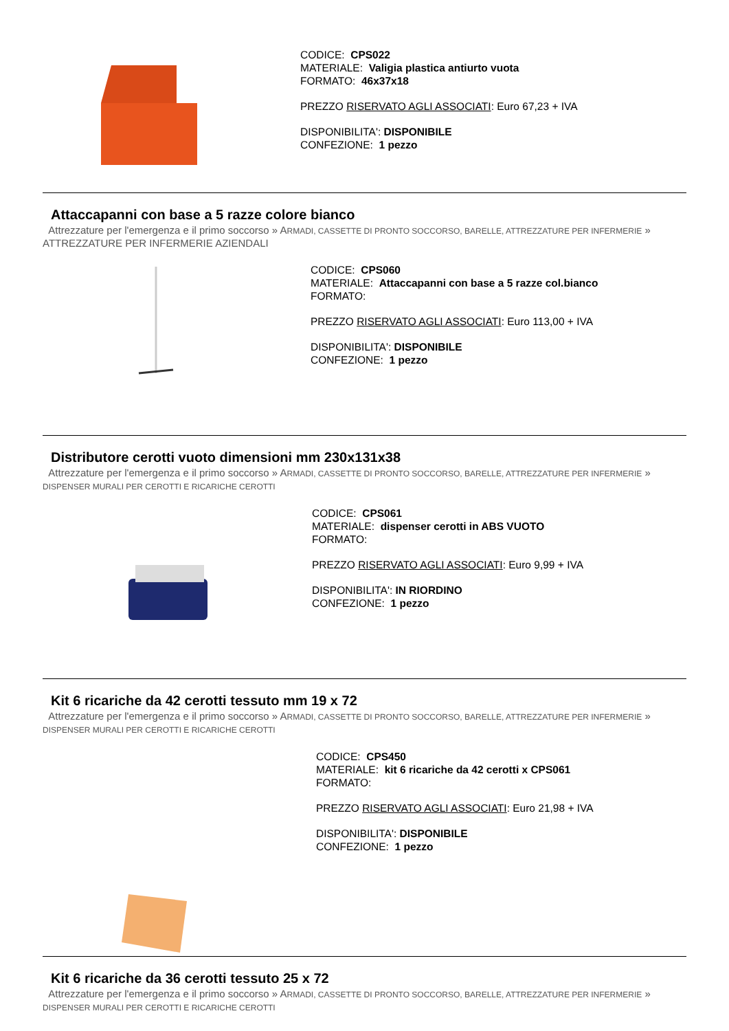CODICE: CPS022
MATERIALE: Valigia plastica antiurto vuota
FORMATO: 46x37x18
PREZZO RISERVATO AGLI ASSOCIATI: Euro 67,23 + IVA
DISPONIBILITA': DISPONIBILE
CONFEZIONE: 1 pezzo
Attaccapanni con base a 5 razze colore bianco
Attrezzature per l'emergenza e il primo soccorso » ARMADI, CASSETTE DI PRONTO SOCCORSO, BARELLE, ATTREZZATURE PER INFERMERIE » ATTREZZATURE PER INFERMERIE AZIENDALI
CODICE: CPS060
MATERIALE: Attaccapanni con base a 5 razze col.bianco
FORMATO:
PREZZO RISERVATO AGLI ASSOCIATI: Euro 113,00 + IVA
DISPONIBILITA': DISPONIBILE
CONFEZIONE: 1 pezzo
Distributore cerotti vuoto dimensioni mm 230x131x38
Attrezzature per l'emergenza e il primo soccorso » ARMADI, CASSETTE DI PRONTO SOCCORSO, BARELLE, ATTREZZATURE PER INFERMERIE » DISPENSER MURALI PER CEROTTI E RICARICHE CEROTTI
CODICE: CPS061
MATERIALE: dispenser cerotti in ABS VUOTO
FORMATO:
PREZZO RISERVATO AGLI ASSOCIATI: Euro 9,99 + IVA
DISPONIBILITA': IN RIORDINO
CONFEZIONE: 1 pezzo
Kit 6 ricariche da 42 cerotti tessuto mm 19 x 72
Attrezzature per l'emergenza e il primo soccorso » ARMADI, CASSETTE DI PRONTO SOCCORSO, BARELLE, ATTREZZATURE PER INFERMERIE » DISPENSER MURALI PER CEROTTI E RICARICHE CEROTTI
CODICE: CPS450
MATERIALE: kit 6 ricariche da 42 cerotti x CPS061
FORMATO:
PREZZO RISERVATO AGLI ASSOCIATI: Euro 21,98 + IVA
DISPONIBILITA': DISPONIBILE
CONFEZIONE: 1 pezzo
Kit 6 ricariche da 36 cerotti tessuto 25 x 72
Attrezzature per l'emergenza e il primo soccorso » ARMADI, CASSETTE DI PRONTO SOCCORSO, BARELLE, ATTREZZATURE PER INFERMERIE » DISPENSER MURALI PER CEROTTI E RICARICHE CEROTTI